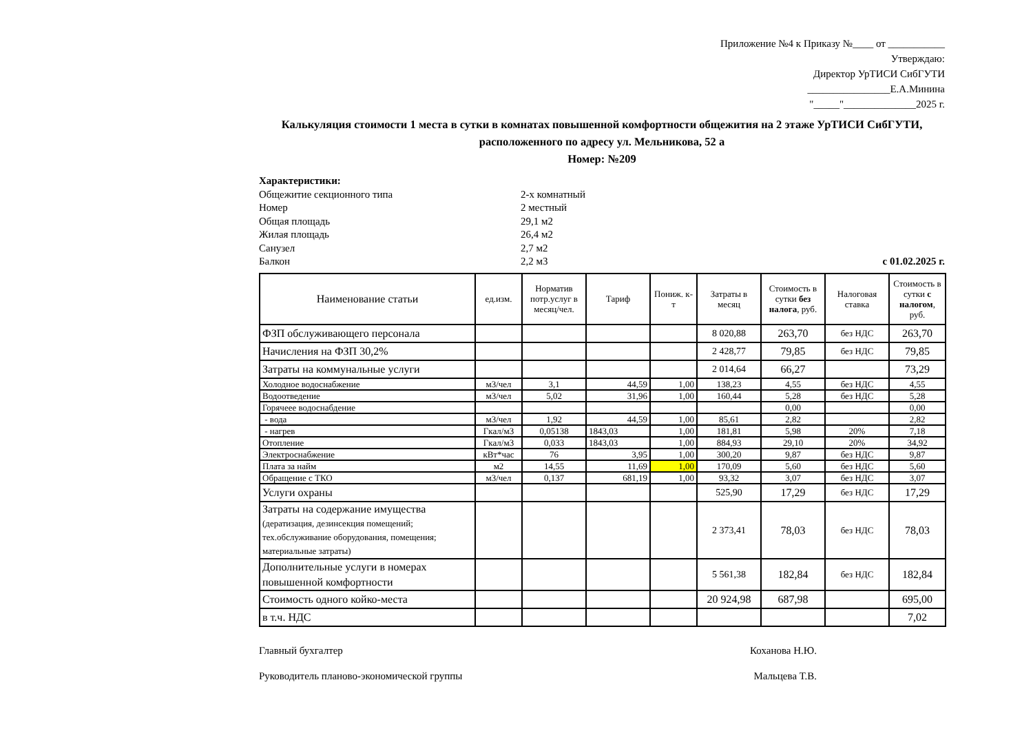Приложение №4 к Приказу №____ от ___________
Утверждаю:
Директор УрТИСИ СибГУТИ
________________Е.А.Минина
"_____"______________2025 г.
Калькуляция стоимости 1 места в сутки в комнатах повышенной комфортности общежития на 2 этаже УрТИСИ СибГУТИ,
расположенного по адресу ул. Мельникова, 52 а
Номер: №209
| Характеристики: | | |
| Общежитие секционного типа | 2-х комнатный | |
| Номер | 2 местный | |
| Общая площадь | 29,1 м2 | |
| Жилая площадь | 26,4 м2 | |
| Санузел | 2,7 м2 | |
| Балкон | 2,2 м3 | с 01.02.2025 г. |
| Наименование статьи | ед.изм. | Норматив потр.услуг в месяц/чел. | Тариф | Пониж. к-т | Затраты в месяц | Стоимость в сутки без налога , руб. | Налоговая ставка | Стоимость в сутки с налогом , руб. |
| --- | --- | --- | --- | --- | --- | --- | --- | --- |
| ФЗП обслуживающего персонала | | | | | 8 020,88 | 263,70 | без НДС | 263,70 |
| Начисления на ФЗП 30,2% | | | | | 2 428,77 | 79,85 | без НДС | 79,85 |
| Затраты на коммунальные услуги | | | | | 2 014,64 | 66,27 | | 73,29 |
| Холодное водоснабжение | м3/чел | 3,1 | 44,59 | 1,00 | 138,23 | 4,55 | без НДС | 4,55 |
| Водоотведение | м3/чел | 5,02 | 31,96 | 1,00 | 160,44 | 5,28 | без НДС | 5,28 |
| Горячеее водоснабдение | | | | | | 0,00 | | 0,00 |
| - вода | м3/чел | 1,92 | 44,59 | 1,00 | 85,61 | 2,82 | | 2,82 |
| - нагрев | Гкал/м3 | 0,05138 | 1843,03 | 1,00 | 181,81 | 5,98 | 20% | 7,18 |
| Отопление | Гкал/м3 | 0,033 | 1843,03 | 1,00 | 884,93 | 29,10 | 20% | 34,92 |
| Электроснабжение | кВт*час | 76 | 3,95 | 1,00 | 300,20 | 9,87 | без НДС | 9,87 |
| Плата за найм | м2 | 14,55 | 11,69 | 1,00 | 170,09 | 5,60 | без НДС | 5,60 |
| Обращение с ТКО | м3/чел | 0,137 | 681,19 | 1,00 | 93,32 | 3,07 | без НДС | 3,07 |
| Услуги охраны | | | | | 525,90 | 17,29 | без НДС | 17,29 |
| Затраты на содержание имущества (дератизация, дезинсекция помещений; тех.обслуживание оборудования, помещения; материальные затраты) | | | | | 2 373,41 | 78,03 | без НДС | 78,03 |
| Дополнительные услуги в номерах повышенной комфортности | | | | | 5 561,38 | 182,84 | без НДС | 182,84 |
| Стоимость одного койко-места | | | | | 20 924,98 | 687,98 | | 695,00 |
| в т.ч. НДС | | | | | | | | 7,02 |
Главный бухгалтер Коханова Н.Ю.
Руководитель планово-экономической группы Мальцева Т.В.